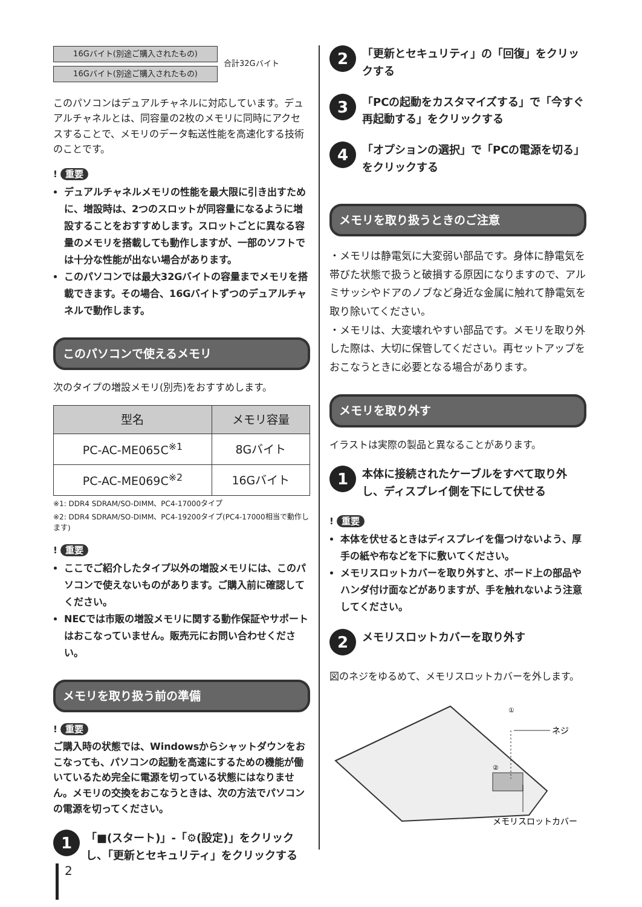16Gバイト(別途ご購入されたもの)
16Gバイト(別途ご購入されたもの)
合計32Gバイト
このパソコンはデュアルチャネルに対応しています。デュアルチャネルとは、同容量の2枚のメモリに同時にアクセスすることで、メモリのデータ転送性能を高速化する技術のことです。
! 重要
デュアルチャネルメモリの性能を最大限に引き出すために、増設時は、2つのスロットが同容量になるように増設することをおすすめします。スロットごとに異なる容量のメモリを搭載しても動作しますが、一部のソフトでは十分な性能が出ない場合があります。
このパソコンでは最大32Gバイトの容量までメモリを搭載できます。その場合、16Gバイトずつのデュアルチャネルで動作します。
このパソコンで使えるメモリ
次のタイプの増設メモリ(別売)をおすすめします。
| 型名 | メモリ容量 |
| --- | --- |
| PC-AC-ME065C<sup>※1</sup> | 8Gバイト |
| PC-AC-ME069C<sup>※2</sup> | 16Gバイト |
※1: DDR4 SDRAM/SO-DIMM、PC4-17000タイプ
※2: DDR4 SDRAM/SO-DIMM、PC4-19200タイプ(PC4-17000相当で動作します)
! 重要
ここでご紹介したタイプ以外の増設メモリには、このパソコンで使えないものがあります。ご購入前に確認してください。
NECでは市販の増設メモリに関する動作保証やサポートはおこなっていません。販売元にお問い合わせください。
メモリを取り扱う前の準備
! 重要
ご購入時の状態では、Windowsからシャットダウンをおこなっても、パソコンの起動を高速にするための機能が働いているため完全に電源を切っている状態にはなりません。メモリの交換をおこなうときは、次の方法でパソコンの電源を切ってください。
1
「■(スタート)」-「⚙(設定)」をクリックし、「更新とセキュリティ」をクリックする
2
「更新とセキュリティ」の「回復」をクリックする
3
「PCの起動をカスタマイズする」で「今すぐ再起動する」をクリックする
4
「オプションの選択」で「PCの電源を切る」をクリックする
メモリを取り扱うときのご注意
・メモリは静電気に大変弱い部品です。身体に静電気を帯びた状態で扱うと破損する原因になりますので、アルミサッシやドアのノブなど身近な金属に触れて静電気を取り除いてください。
・メモリは、大変壊れやすい部品です。メモリを取り外した際は、大切に保管してください。再セットアップをおこなうときに必要となる場合があります。
メモリを取り外す
イラストは実際の製品と異なることがあります。
1
本体に接続されたケーブルをすべて取り外し、ディスプレイ側を下にして伏せる
! 重要
本体を伏せるときはディスプレイを傷つけないよう、厚手の紙や布などを下に敷いてください。
メモリスロットカバーを取り外すと、ボード上の部品やハンダ付け面などがありますが、手を触れないよう注意してください。
2
メモリスロットカバーを取り外す
図のネジをゆるめて、メモリスロットカバーを外します。
①
②
ネジ
メモリスロットカバー
2